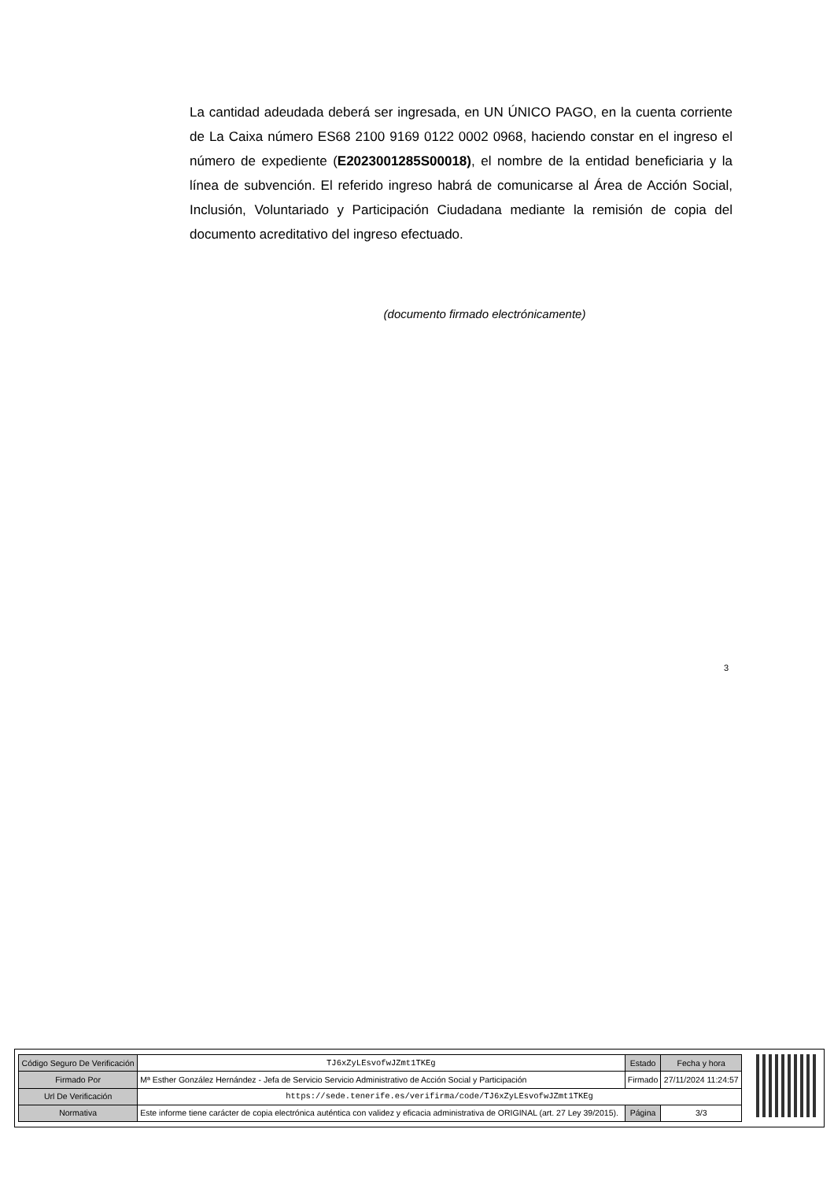La cantidad adeudada deberá ser ingresada, en UN ÚNICO PAGO, en la cuenta corriente de La Caixa número ES68 2100 9169 0122 0002 0968, haciendo constar en el ingreso el número de expediente (E2023001285S00018), el nombre de la entidad beneficiaria y la línea de subvención. El referido ingreso habrá de comunicarse al Área de Acción Social, Inclusión, Voluntariado y Participación Ciudadana mediante la remisión de copia del documento acreditativo del ingreso efectuado.
(documento firmado electrónicamente)
3
| Código Seguro De Verificación | TJ6xZyLEsvofwJZmt1TKEg | Estado | Fecha y hora |
| Firmado Por | Mª Esther González Hernández - Jefa de Servicio Servicio Administrativo de Acción Social y Participación | Firmado | 27/11/2024 11:24:57 |
| Url De Verificación | https://sede.tenerife.es/verifirma/code/TJ6xZyLEsvofwJZmt1TKEg | | |
| Normativa | Este informe tiene carácter de copia electrónica auténtica con validez y eficacia administrativa de ORIGINAL (art. 27 Ley 39/2015). | Página | 3/3 |